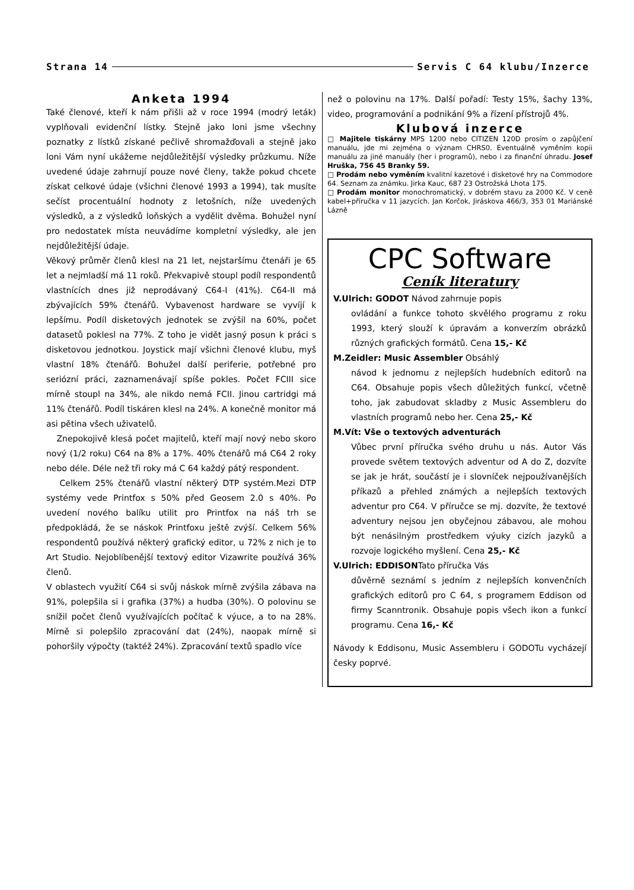Strana 14 Servis C 64 klubu/Inzerce
Anketa 1994
Také členové, kteří k nám přišli až v roce 1994 (modrý leták) vyplňovali evidenční lístky. Stejně jako loni jsme všechny poznatky z lístků získané pečlivě shromažďovali a stejně jako loni Vám nyní ukážeme nejdůležitější výsledky průzkumu. Níže uvedené údaje zahrnují pouze nové členy, takže pokud chcete získat celkové údaje (všichni členové 1993 a 1994), tak musíte sečíst procentuální hodnoty z letošních, níže uvedených výsledků, a z výsledků loňských a vydělit dvěma. Bohužel nyní pro nedostatek místa neuvádíme kompletní výsledky, ale jen nejdůležitější údaje.
Věkový průměr členů klesl na 21 let, nejstaršímu čtenáři je 65 let a nejmladší má 11 roků. Překvapivě stoupl podíl respondentů vlastnících dnes již neprodávaný C64-I (41%). C64-II má zbývajících 59% čtenářů. Vybavenost hardware se vyvíjí k lepšímu. Podíl disketových jednotek se zvýšil na 60%, počet datasetů poklesl na 77%. Z toho je vidět jasný posun k práci s disketovou jednotkou. Joystick mají všichni členové klubu, myš vlastní 18% čtenářů. Bohužel další periferie, potřebné pro seriózní práci, zaznamenávají spíše pokles. Počet FCIII sice mírně stoupl na 34%, ale nikdo nemá FCII. Jinou cartridgi má 11% čtenářů. Podíl tiskáren klesl na 24%. A konečně monitor má asi pětina všech uživatelů.
Znepokojivě klesá počet majitelů, kteří mají nový nebo skoro nový (1/2 roku) C64 na 8% a 17%. 40% čtenářů má C64 2 roky nebo déle. Déle než tři roky má C 64 každý pátý respondent.
Celkem 25% čtenářů vlastní některý DTP systém.Mezi DTP systémy vede Printfox s 50% před Geosem 2.0 s 40%. Po uvedení nového balíku utilit pro Printfox na náš trh se předpokládá, že se náskok Printfoxu ještě zvýší. Celkem 56% respondentů používá některý grafický editor, u 72% z nich je to Art Studio. Nejoblíbenější textový editor Vizawrite používá 36% členů.
V oblastech využití C64 si svůj náskok mírně zvýšila zábava na 91%, polepšila si i grafika (37%) a hudba (30%). O polovinu se snížil počet členů využívajících počítač k výuce, a to na 28%. Mírně si polepšilo zpracování dat (24%), naopak mírně si pohoršily výpočty (taktéž 24%). Zpracování textů spadlo více
než o polovinu na 17%. Další pořadí: Testy 15%, šachy 13%, video, programování a podnikání 9% a řízení přístrojů 4%.
Klubová inzerce
□ Majitele tiskárny MPS 1200 nebo CITIZEN 120D prosím o zapůjčení manuálu, jde mi zejména o význam CHRS0. Eventuálně vyměním kopii manuálu za jiné manuály (her i programů), nebo i za finanční úhradu. Josef Hruška, 756 45 Branky 59.
□ Prodám nebo vyměním kvalitní kazetové i disketové hry na Commodore 64. Seznam za známku. Jirka Kauc, 687 23 Ostrožská Lhota 175.
□ Prodám monitor monochromatický, v dobrém stavu za 2000 Kč. V ceně kabel+příručka v 11 jazycích. Jan Korčok, Jiráskova 466/3, 353 01 Mariánské Lázně
CPC Software
Ceník literatury
V.Ulrich: GODOT Návod zahrnuje popis
ovládání a funkce tohoto skvělého programu z roku 1993, který slouží k úpravám a konverzím obrázků různých grafických formátů. Cena 15,- Kč
M.Zeidler: Music Assembler Obsáhlý
návod k jednomu z nejlepších hudebních editorů na C64. Obsahuje popis všech důležitých funkcí, včetně toho, jak zabudovat skladby z Music Assembleru do vlastních programů nebo her. Cena 25,- Kč
M.Vít: Vše o textových adventurách
Vůbec první příručka svého druhu u nás. Autor Vás provede světem textových adventur od A do Z, dozvíte se jak je hrát, součástí je i slovníček nejpoužívanějších příkazů a přehled známých a nejlepších textových adventur pro C64. V příručce se mj. dozvíte, že textové adventury nejsou jen obyčejnou zábavou, ale mohou být nenásilným prostředkem výuky cizích jazyků a rozvoje logického myšlení. Cena 25,- Kč
V.Ulrich: EDDISONTato příručka Vás
důvěrně seznámí s jedním z nejlepších konvenčních grafických editorů pro C 64, s programem Eddison od firmy Scanntronik. Obsahuje popis všech ikon a funkcí programu. Cena 16,- Kč
Návody k Eddisonu, Music Assembleru i GODOTu vycházejí česky poprvé.